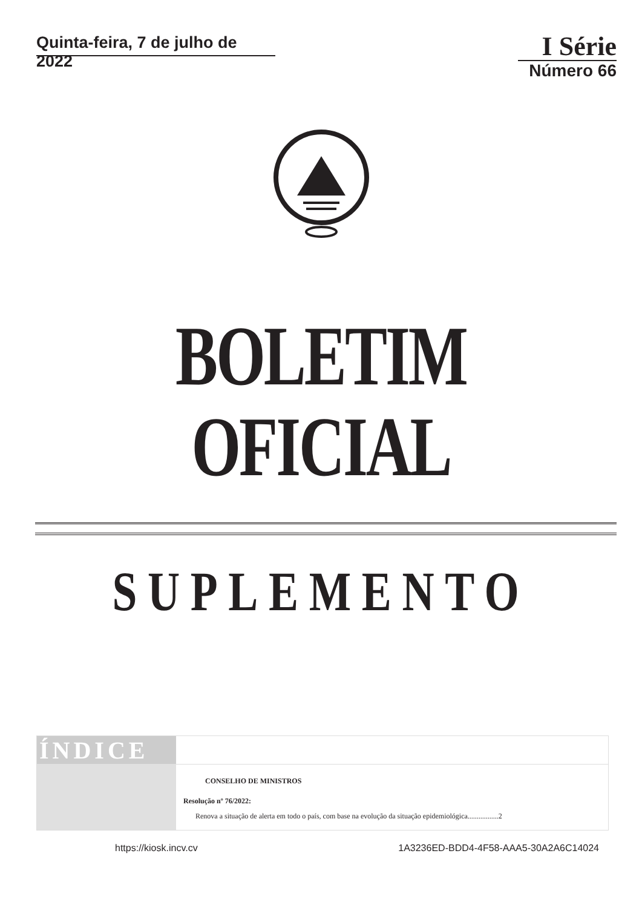Quinta-feira, 7 de julho de 2022
I Série
Número 66
BOLETIM OFICIAL
SUPLEMENTO
ÍNDICE
CONSELHO DE MINISTROS
Resolução nº 76/2022:
Renova a situação de alerta em todo o país, com base na evolução da situação epidemiológica.................2
https://kiosk.incv.cv 1A3236ED-BDD4-4F58-AAA5-30A2A6C14024